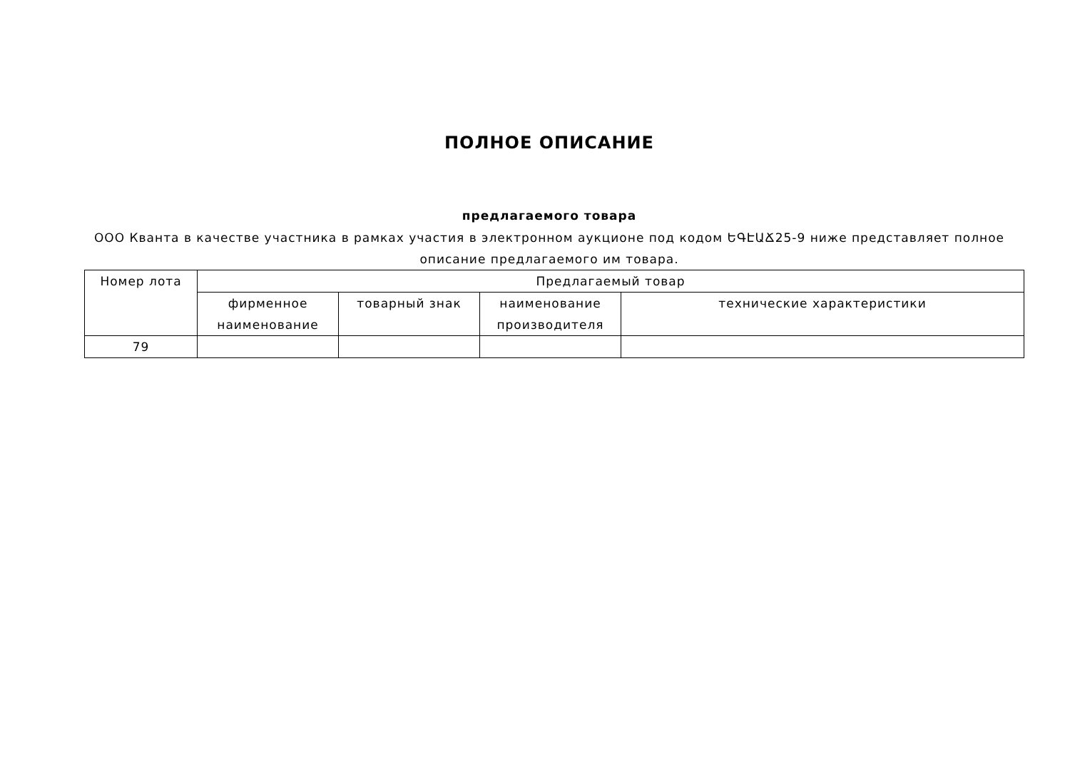ПОЛНОЕ ОПИСАНИЕ
предлагаемого товара
ООО Кванта в качестве участника в рамках участия в электронном аукционе под кодом ԵԳԷԱՃ25-9 ниже представляет полное описание предлагаемого им товара.
| Номер лота | Предлагаемый товар | | | |
| --- | --- | --- | --- | --- |
| | фирменное наименование | товарный знак | наименование производителя | технические характеристики |
| 79 | | | | |